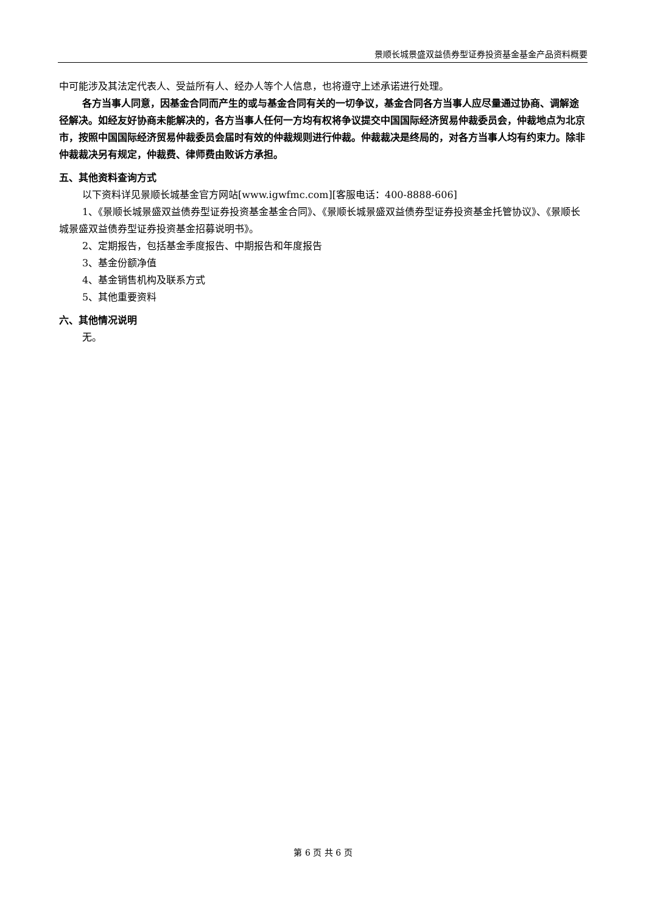景顺长城景盛双益债券型证券投资基金基金产品资料概要
中可能涉及其法定代表人、受益所有人、经办人等个人信息，也将遵守上述承诺进行处理。
各方当事人同意，因基金合同而产生的或与基金合同有关的一切争议，基金合同各方当事人应尽量通过协商、调解途径解决。如经友好协商未能解决的，各方当事人任何一方均有权将争议提交中国国际经济贸易仲裁委员会，仲裁地点为北京市，按照中国国际经济贸易仲裁委员会届时有效的仲裁规则进行仲裁。仲裁裁决是终局的，对各方当事人均有约束力。除非仲裁裁决另有规定，仲裁费、律师费由败诉方承担。
五、其他资料查询方式
以下资料详见景顺长城基金官方网站[www.igwfmc.com][客服电话：400-8888-606]
1、《景顺长城景盛双益债券型证券投资基金基金合同》、《景顺长城景盛双益债券型证券投资基金托管协议》、《景顺长城景盛双益债券型证券投资基金招募说明书》。
2、定期报告，包括基金季度报告、中期报告和年度报告
3、基金份额净值
4、基金销售机构及联系方式
5、其他重要资料
六、其他情况说明
无。
第 6 页 共 6 页